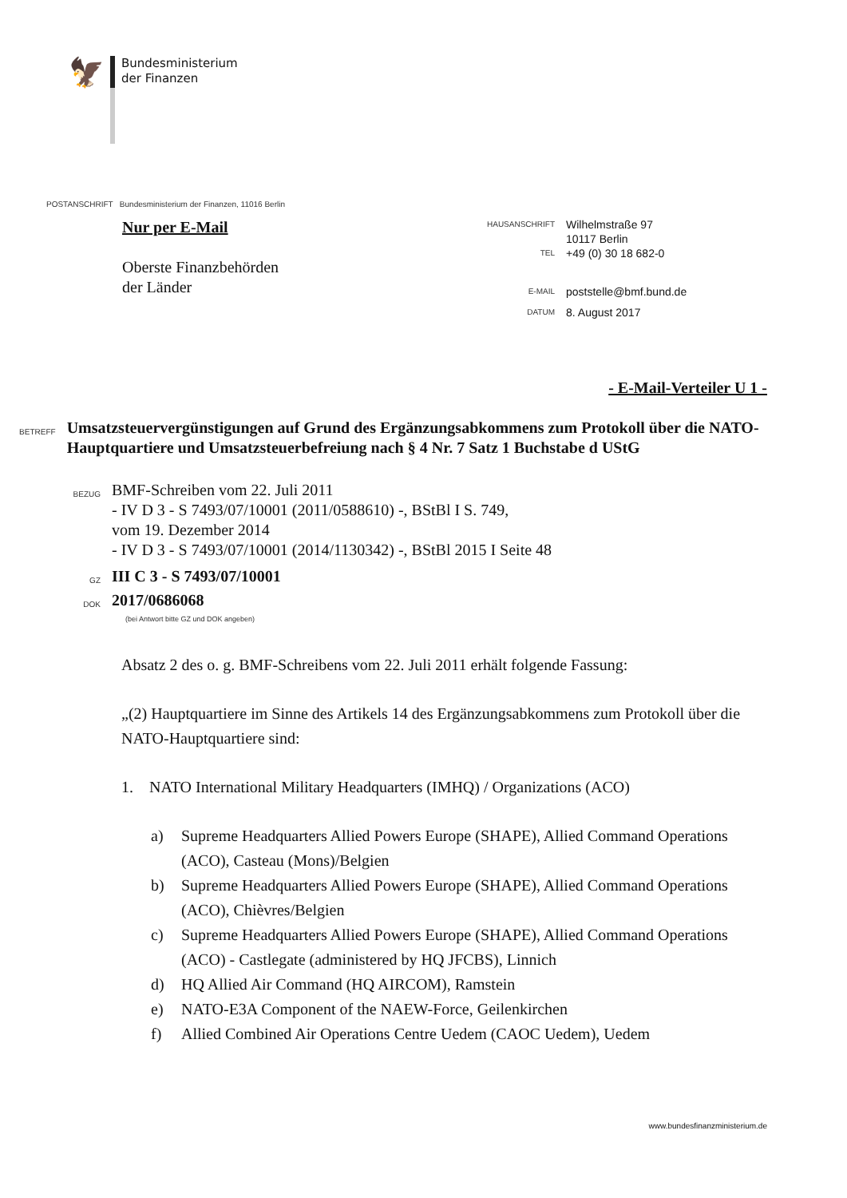🦅
Bundesministerium
der Finanzen
POSTANSCHRIFT Bundesministerium der Finanzen, 11016 Berlin
Nur per E-Mail
Oberste Finanzbehörden
der Länder
HAUSANSCHRIFT Wilhelmstraße 97
10117 Berlin
TEL +49 (0) 30 18 682-0
E-MAIL poststelle@bmf.bund.de
DATUM 8. August 2017
- E-Mail-Verteiler U 1 -
BETREFF
Umsatzsteuervergünstigungen auf Grund des Ergänzungsabkommens zum Protokoll über die NATO-Hauptquartiere und Umsatzsteuerbefreiung nach § 4 Nr. 7 Satz 1 Buchstabe d UStG
BEZUG
BMF-Schreiben vom 22. Juli 2011
- IV D 3 - S 7493/07/10001 (2011/0588610) -, BStBl I S. 749,
vom 19. Dezember 2014
- IV D 3 - S 7493/07/10001 (2014/1130342) -, BStBl 2015 I Seite 48
GZ
III C 3 - S 7493/07/10001
DOK
2017/0686068
(bei Antwort bitte GZ und DOK angeben)
Absatz 2 des o. g. BMF-Schreibens vom 22. Juli 2011 erhält folgende Fassung:
„(2) Hauptquartiere im Sinne des Artikels 14 des Ergänzungsabkommens zum Protokoll über die NATO-Hauptquartiere sind:
1. NATO International Military Headquarters (IMHQ) / Organizations (ACO)
a) Supreme Headquarters Allied Powers Europe (SHAPE), Allied Command Operations (ACO), Casteau (Mons)/Belgien
b) Supreme Headquarters Allied Powers Europe (SHAPE), Allied Command Operations (ACO), Chièvres/Belgien
c) Supreme Headquarters Allied Powers Europe (SHAPE), Allied Command Operations (ACO) - Castlegate (administered by HQ JFCBS), Linnich
d) HQ Allied Air Command (HQ AIRCOM), Ramstein
e) NATO-E3A Component of the NAEW-Force, Geilenkirchen
f) Allied Combined Air Operations Centre Uedem (CAOC Uedem), Uedem
www.bundesfinanzministerium.de